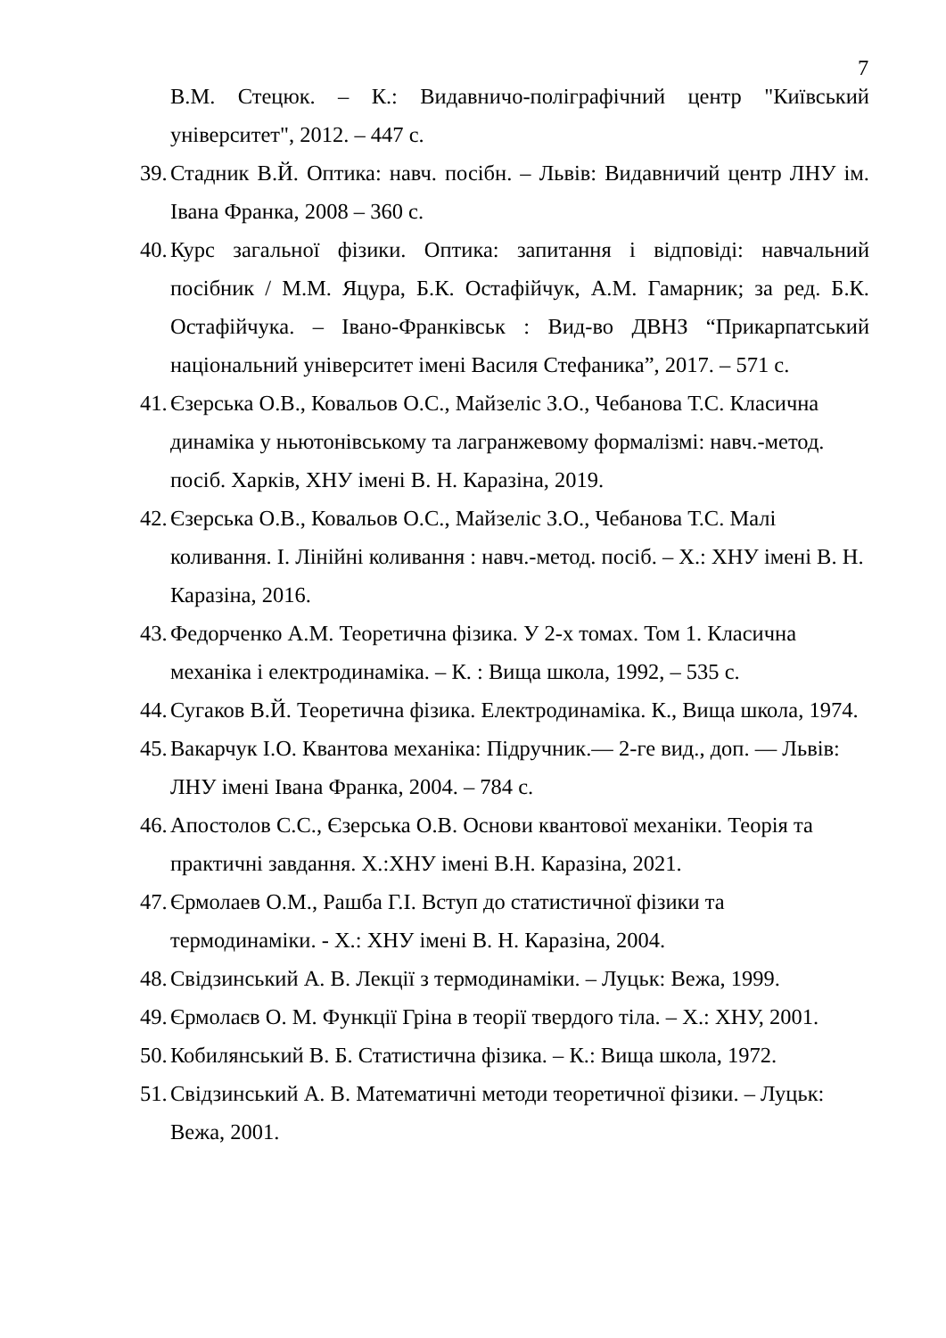7
В.М. Стецюк. – К.: Видавничо-поліграфічний центр "Київський університет", 2012. – 447 с.
39. Стадник В.Й. Оптика: навч. посібн. – Львів: Видавничий центр ЛНУ ім. Івана Франка, 2008 – 360 с.
40. Курс загальної фізики. Оптика: запитання і відповіді: навчальний посібник / М.М. Яцура, Б.К. Остафійчук, А.М. Гамарник; за ред. Б.К. Остафійчука. – Івано-Франківськ : Вид-во ДВНЗ “Прикарпатський національний університет імені Василя Стефаника”, 2017. – 571 с.
41. Єзерська О.В., Ковальов О.С., Майзеліс З.О., Чебанова Т.С. Класична динаміка у ньютонівському та лагранжевому формалізмі: навч.-метод. посіб. Харків, ХНУ імені В. Н. Каразіна, 2019.
42. Єзерська О.В., Ковальов О.С., Майзеліс З.О., Чебанова Т.С. Малі коливання. І. Лінійні коливання : навч.-метод. посіб. – Х.: ХНУ імені В. Н. Каразіна, 2016.
43. Федорченко А.М. Теоретична фізика. У 2-х томах. Том 1. Класична механіка і електродинаміка. – К. : Вища школа, 1992, – 535 с.
44. Сугаков В.Й. Теоретична фізика. Електродинаміка. К., Вища школа, 1974.
45. Вакарчук І.О. Квантова механіка: Підручник.— 2-ге вид., доп. — Львів: ЛНУ імені Івана Франка, 2004. – 784 с.
46. Апостолов С.С., Єзерська О.В. Основи квантової механіки. Теорія та практичні завдання. Х.:ХНУ імені В.Н. Каразіна, 2021.
47. Єрмолаев О.М., Рашба Г.І. Вступ до статистичної фізики та
термодинаміки. - Х.: ХНУ імені В. Н. Каразіна, 2004.
48. Свідзинський А. В. Лекції з термодинаміки. – Луцьк: Вежа, 1999.
49. Єрмолаєв О. М. Функції Гріна в теорії твердого тіла. – Х.: ХНУ, 2001.
50. Кобилянський В. Б. Статистична фізика. – К.: Вища школа, 1972.
51. Свідзинський А. В. Математичні методи теоретичної фізики. – Луцьк: Вежа, 2001.